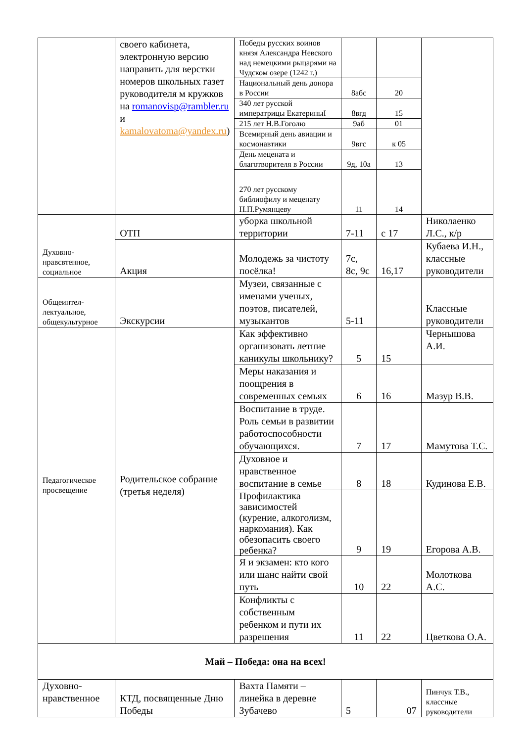| | своего кабинета, электронную версию направить для верстки номеров школьных газет руководителя м кружков на romanovisp@rambler.ru и kamalovatoma@yandex.ru ) | Победы русских воинов князя Александра Невского над немецкими рыцарями на Чудском озере (1242 г.) | | | |
| | | Национальный день донора в России | 8абс | 20 | |
| | | 340 лет русской императрицы ЕкатериныI | 8вгд | 15 | |
| | | 215 лет Н.В.Гоголю | 9аб | 01 | |
| | | Всемирный день авиации и космонавтики | 9вгс | к 05 | |
| | | День мецената и благотворителя в России | 9д, 10а | 13 | |
| | | 270 лет русскому библиофилу и меценату Н.П.Румянцеву | 11 | 14 | |
| Духовно-нравсвтенное, социальное | ОТП | уборка школьной территории | 7-11 | с 17 | Николаенко Л.С., к/р |
| | Акция | Молодежь за чистоту посёлка! | 7с, 8с, 9с | 16,17 | Кубаева И.Н., классные руководители |
| Общеинтел-лектуальное, общекультурное | Экскурсии | Музеи, связанные с именами ученых, поэтов, писателей, музыкантов | 5-11 | | Классные руководители |
| Педагогическое просвещение | Родительское собрание (третья неделя) | Как эффективно организовать летние каникулы школьнику? | 5 | 15 | Чернышова А.И. |
| | | Меры наказания и поощрения в современных семьях | 6 | 16 | Мазур В.В. |
| | | Воспитание в труде. Роль семьи в развитии работоспособности обучающихся. | 7 | 17 | Мамутова Т.С. |
| | | Духовное и нравственное воспитание в семье | 8 | 18 | Кудинова Е.В. |
| | | Профилактика зависимостей (курение, алкоголизм, наркомания). Как обезопасить своего ребенка? | 9 | 19 | Егорова А.В. |
| | | Я и экзамен: кто кого или шанс найти свой путь | 10 | 22 | Молоткова А.С. |
| | | Конфликты с собственным ребенком и пути их разрешения | 11 | 22 | Цветкова О.А. |
| Май – Победа: она на всех! | | | | | |
| Духовно-нравственное | КТД, посвященные Дню Победы | Вахта Памяти – линейка в деревне Зубачево | 5 | 07 | Пинчук Т.В., классные руководители |